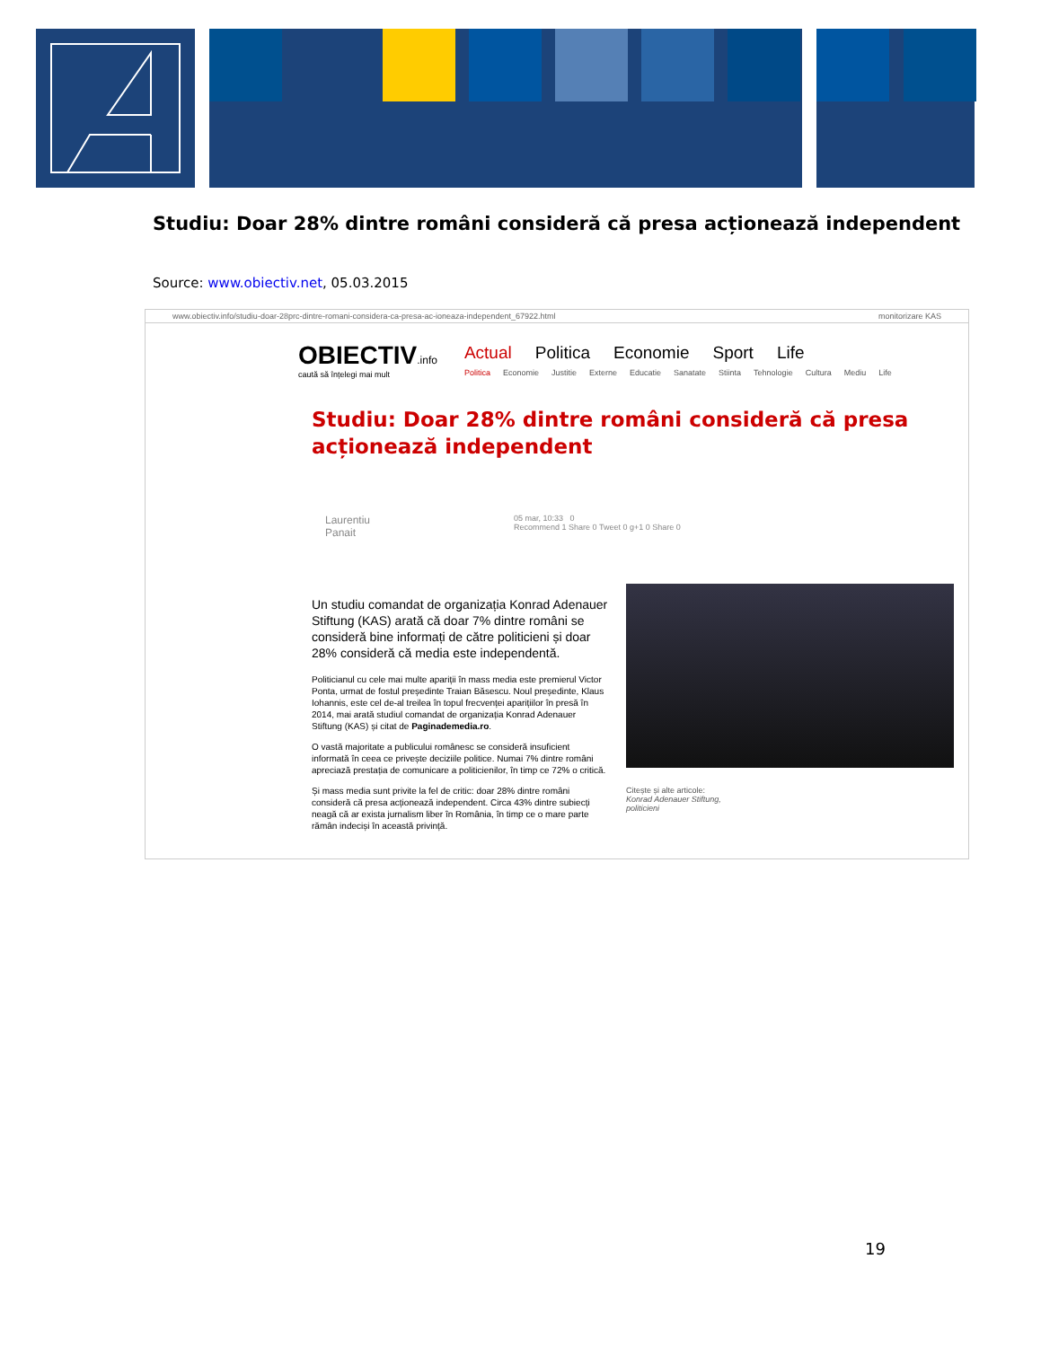Studiu: Doar 28% dintre români consideră că presa acționează independent
Source: www.obiectiv.net, 05.03.2015
www.obiectiv.info/studiu-doar-28prc-dintre-romani-considera-ca-presa-ac-ioneaza-independent_67922.html monitorizare KAS
OBIECTIV.info
caută să înțelegi mai mult
Actual Politica Economie Sport Life
Politica Economie Justitie Externe Educatie Sanatate Stiinta Tehnologie Cultura Mediu Life
Studiu: Doar 28% dintre români consideră că presa acționează independent
Laurentiu
Panait 05 mar, 10:33 0
Recommend 1 Share 0 Tweet 0 g+1 0 Share 0
Un studiu comandat de organizația Konrad Adenauer Stiftung (KAS) arată că doar 7% dintre români se consideră bine informați de către politicieni și doar 28% consideră că media este independentă.
Politicianul cu cele mai multe apariții în mass media este premierul Victor Ponta, urmat de fostul președinte Traian Băsescu. Noul președinte, Klaus Iohannis, este cel de-al treilea în topul frecvenței aparițiilor în presă în 2014, mai arată studiul comandat de organizația Konrad Adenauer Stiftung (KAS) și citat de Paginademedia.ro.
O vastă majoritate a publicului românesc se consideră insuficient informată în ceea ce privește deciziile politice. Numai 7% dintre români apreciază prestația de comunicare a politicienilor, în timp ce 72% o critică.
Și mass media sunt privite la fel de critic: doar 28% dintre români consideră că presa acționează independent. Circa 43% dintre subiecți neagă că ar exista jurnalism liber în România, în timp ce o mare parte rămân indeciși în această privință.
Citește și alte articole:
Konrad Adenauer Stiftung,
politicieni
19